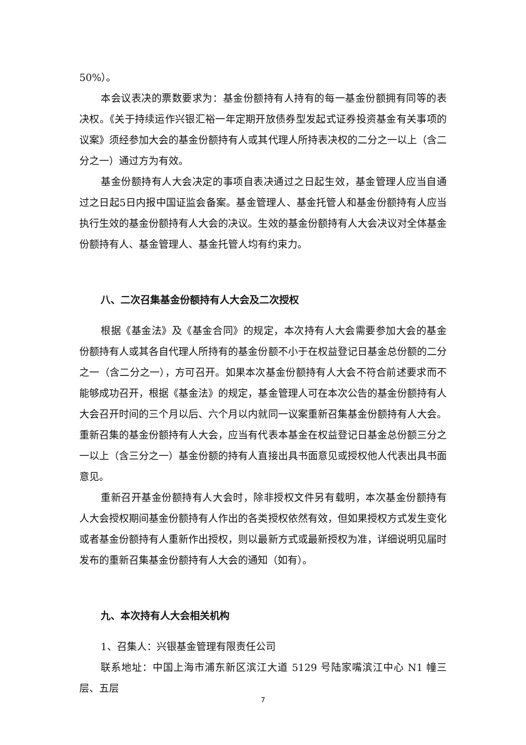50%）。
本会议表决的票数要求为：基金份额持有人持有的每一基金份额拥有同等的表决权。《关于持续运作兴银汇裕一年定期开放债券型发起式证券投资基金有关事项的议案》须经参加大会的基金份额持有人或其代理人所持表决权的二分之一以上（含二分之一）通过方为有效。
基金份额持有人大会决定的事项自表决通过之日起生效，基金管理人应当自通过之日起5日内报中国证监会备案。基金管理人、基金托管人和基金份额持有人应当执行生效的基金份额持有人大会的决议。生效的基金份额持有人大会决议对全体基金份额持有人、基金管理人、基金托管人均有约束力。
八、二次召集基金份额持有人大会及二次授权
根据《基金法》及《基金合同》的规定，本次持有人大会需要参加大会的基金份额持有人或其各自代理人所持有的基金份额不小于在权益登记日基金总份额的二分之一（含二分之一），方可召开。如果本次基金份额持有人大会不符合前述要求而不能够成功召开，根据《基金法》的规定，基金管理人可在本次公告的基金份额持有人大会召开时间的三个月以后、六个月以内就同一议案重新召集基金份额持有人大会。重新召集的基金份额持有人大会，应当有代表本基金在权益登记日基金总份额三分之一以上（含三分之一）基金份额的持有人直接出具书面意见或授权他人代表出具书面意见。
重新召开基金份额持有人大会时，除非授权文件另有载明，本次基金份额持有人大会授权期间基金份额持有人作出的各类授权依然有效，但如果授权方式发生变化或者基金份额持有人重新作出授权，则以最新方式或最新授权为准，详细说明见届时发布的重新召集基金份额持有人大会的通知（如有）。
九、本次持有人大会相关机构
1、召集人：兴银基金管理有限责任公司
联系地址：中国上海市浦东新区滨江大道 5129 号陆家嘴滨江中心 N1 幢三层、五层
7